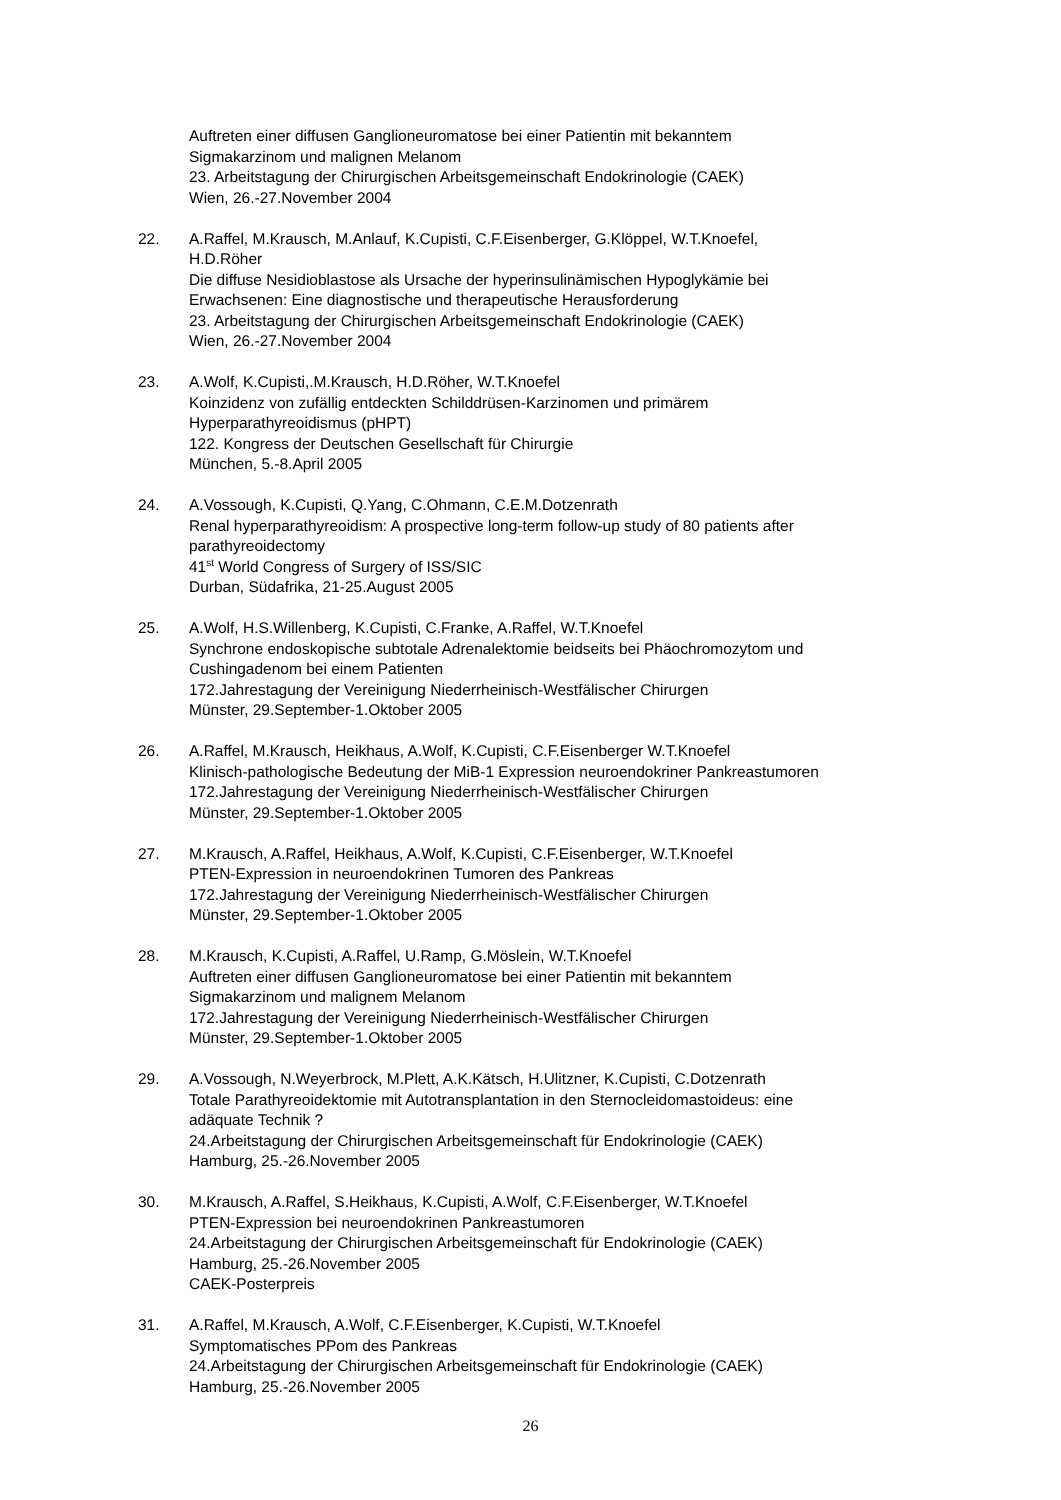Auftreten einer diffusen Ganglioneuromatose bei einer Patientin mit bekanntem
Sigmakarzinom und malignen Melanom
23. Arbeitstagung der Chirurgischen Arbeitsgemeinschaft Endokrinologie (CAEK)
Wien, 26.-27.November 2004
22. A.Raffel, M.Krausch, M.Anlauf, K.Cupisti, C.F.Eisenberger, G.Klöppel, W.T.Knoefel,
H.D.Röher
Die diffuse Nesidioblastose als Ursache der hyperinsulinämischen Hypoglykämie bei
Erwachsenen: Eine diagnostische und therapeutische Herausforderung
23. Arbeitstagung der Chirurgischen Arbeitsgemeinschaft Endokrinologie (CAEK)
Wien, 26.-27.November 2004
23. A.Wolf, K.Cupisti,.M.Krausch, H.D.Röher, W.T.Knoefel
Koinzidenz von zufällig entdeckten Schilddrüsen-Karzinomen und primärem
Hyperparathyreoidismus (pHPT)
122. Kongress der Deutschen Gesellschaft für Chirurgie
München, 5.-8.April 2005
24. A.Vossough, K.Cupisti, Q.Yang, C.Ohmann, C.E.M.Dotzenrath
Renal hyperparathyreoidism: A prospective long-term follow-up study of 80 patients after
parathyreoidectomy
41<sup>st</sup> World Congress of Surgery of ISS/SIC
Durban, Südafrika, 21-25.August 2005
25. A.Wolf, H.S.Willenberg, K.Cupisti, C.Franke, A.Raffel, W.T.Knoefel
Synchrone endoskopische subtotale Adrenalektomie beidseits bei Phäochromozytom und
Cushingadenom bei einem Patienten
172.Jahrestagung der Vereinigung Niederrheinisch-Westfälischer Chirurgen
Münster, 29.September-1.Oktober 2005
26. A.Raffel, M.Krausch, Heikhaus, A.Wolf, K.Cupisti, C.F.Eisenberger W.T.Knoefel
Klinisch-pathologische Bedeutung der MiB-1 Expression neuroendokriner Pankreastumoren
172.Jahrestagung der Vereinigung Niederrheinisch-Westfälischer Chirurgen
Münster, 29.September-1.Oktober 2005
27. M.Krausch, A.Raffel, Heikhaus, A.Wolf, K.Cupisti, C.F.Eisenberger, W.T.Knoefel
PTEN-Expression in neuroendokrinen Tumoren des Pankreas
172.Jahrestagung der Vereinigung Niederrheinisch-Westfälischer Chirurgen
Münster, 29.September-1.Oktober 2005
28. M.Krausch, K.Cupisti, A.Raffel, U.Ramp, G.Möslein, W.T.Knoefel
Auftreten einer diffusen Ganglioneuromatose bei einer Patientin mit bekanntem
Sigmakarzinom und malignem Melanom
172.Jahrestagung der Vereinigung Niederrheinisch-Westfälischer Chirurgen
Münster, 29.September-1.Oktober 2005
29. A.Vossough, N.Weyerbrock, M.Plett, A.K.Kätsch, H.Ulitzner, K.Cupisti, C.Dotzenrath
Totale Parathyreoidektomie mit Autotransplantation in den Sternocleidomastoideus: eine
adäquate Technik ?
24.Arbeitstagung der Chirurgischen Arbeitsgemeinschaft für Endokrinologie (CAEK)
Hamburg, 25.-26.November 2005
30. M.Krausch, A.Raffel, S.Heikhaus, K.Cupisti, A.Wolf, C.F.Eisenberger, W.T.Knoefel
PTEN-Expression bei neuroendokrinen Pankreastumoren
24.Arbeitstagung der Chirurgischen Arbeitsgemeinschaft für Endokrinologie (CAEK)
Hamburg, 25.-26.November 2005
CAEK-Posterpreis
31. A.Raffel, M.Krausch, A.Wolf, C.F.Eisenberger, K.Cupisti, W.T.Knoefel
Symptomatisches PPom des Pankreas
24.Arbeitstagung der Chirurgischen Arbeitsgemeinschaft für Endokrinologie (CAEK)
Hamburg, 25.-26.November 2005
26